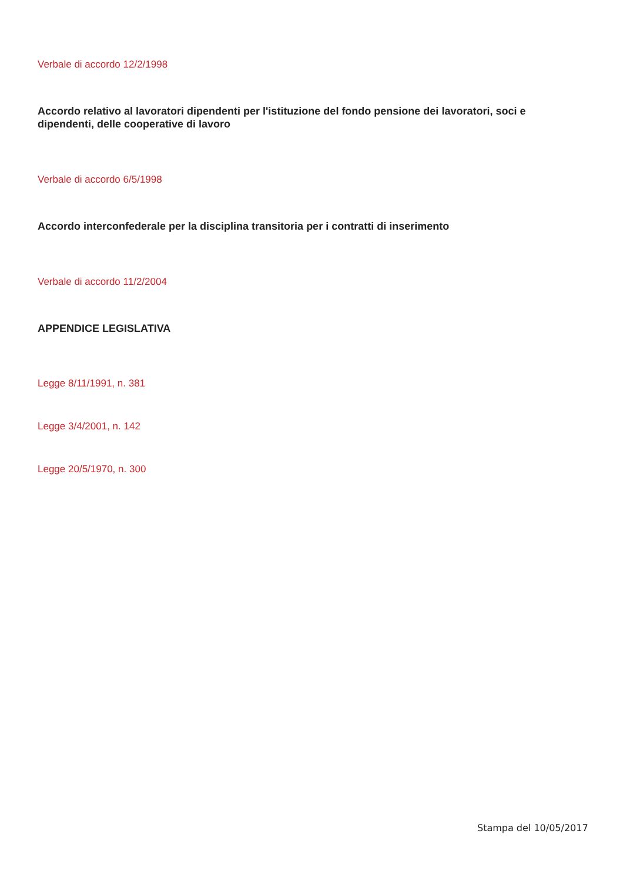Verbale di accordo 12/2/1998
Accordo relativo al lavoratori dipendenti per l'istituzione del fondo pensione dei lavoratori, soci e dipendenti, delle cooperative di lavoro
Verbale di accordo 6/5/1998
Accordo interconfederale per la disciplina transitoria per i contratti di inserimento
Verbale di accordo 11/2/2004
APPENDICE LEGISLATIVA
Legge 8/11/1991, n. 381
Legge 3/4/2001, n. 142
Legge 20/5/1970, n. 300
Stampa del 10/05/2017